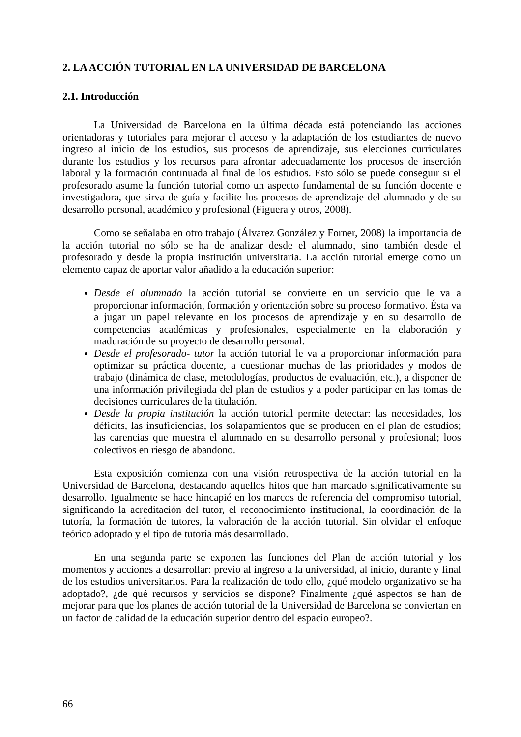2. LA ACCIÓN TUTORIAL EN LA UNIVERSIDAD DE BARCELONA
2.1. Introducción
La Universidad de Barcelona en la última década está potenciando las acciones orientadoras y tutoriales para mejorar el acceso y la adaptación de los estudiantes de nuevo ingreso al inicio de los estudios, sus procesos de aprendizaje, sus elecciones curriculares durante los estudios y los recursos para afrontar adecuadamente los procesos de inserción laboral y la formación continuada al final de los estudios. Esto sólo se puede conseguir si el profesorado asume la función tutorial como un aspecto fundamental de su función docente e investigadora, que sirva de guía y facilite los procesos de aprendizaje del alumnado y de su desarrollo personal, académico y profesional (Figuera y otros, 2008).
Como se señalaba en otro trabajo (Álvarez González y Forner, 2008) la importancia de la acción tutorial no sólo se ha de analizar desde el alumnado, sino también desde el profesorado y desde la propia institución universitaria. La acción tutorial emerge como un elemento capaz de aportar valor añadido a la educación superior:
Desde el alumnado la acción tutorial se convierte en un servicio que le va a proporcionar información, formación y orientación sobre su proceso formativo. Ésta va a jugar un papel relevante en los procesos de aprendizaje y en su desarrollo de competencias académicas y profesionales, especialmente en la elaboración y maduración de su proyecto de desarrollo personal.
Desde el profesorado- tutor la acción tutorial le va a proporcionar información para optimizar su práctica docente, a cuestionar muchas de las prioridades y modos de trabajo (dinámica de clase, metodologías, productos de evaluación, etc.), a disponer de una información privilegiada del plan de estudios y a poder participar en las tomas de decisiones curriculares de la titulación.
Desde la propia institución la acción tutorial permite detectar: las necesidades, los déficits, las insuficiencias, los solapamientos que se producen en el plan de estudios; las carencias que muestra el alumnado en su desarrollo personal y profesional; loos colectivos en riesgo de abandono.
Esta exposición comienza con una visión retrospectiva de la acción tutorial en la Universidad de Barcelona, destacando aquellos hitos que han marcado significativamente su desarrollo. Igualmente se hace hincapié en los marcos de referencia del compromiso tutorial, significando la acreditación del tutor, el reconocimiento institucional, la coordinación de la tutoría, la formación de tutores, la valoración de la acción tutorial. Sin olvidar el enfoque teórico adoptado y el tipo de tutoría más desarrollado.
En una segunda parte se exponen las funciones del Plan de acción tutorial y los momentos y acciones a desarrollar: previo al ingreso a la universidad, al inicio, durante y final de los estudios universitarios. Para la realización de todo ello, ¿qué modelo organizativo se ha adoptado?, ¿de qué recursos y servicios se dispone? Finalmente ¿qué aspectos se han de mejorar para que los planes de acción tutorial de la Universidad de Barcelona se conviertan en un factor de calidad de la educación superior dentro del espacio europeo?.
66